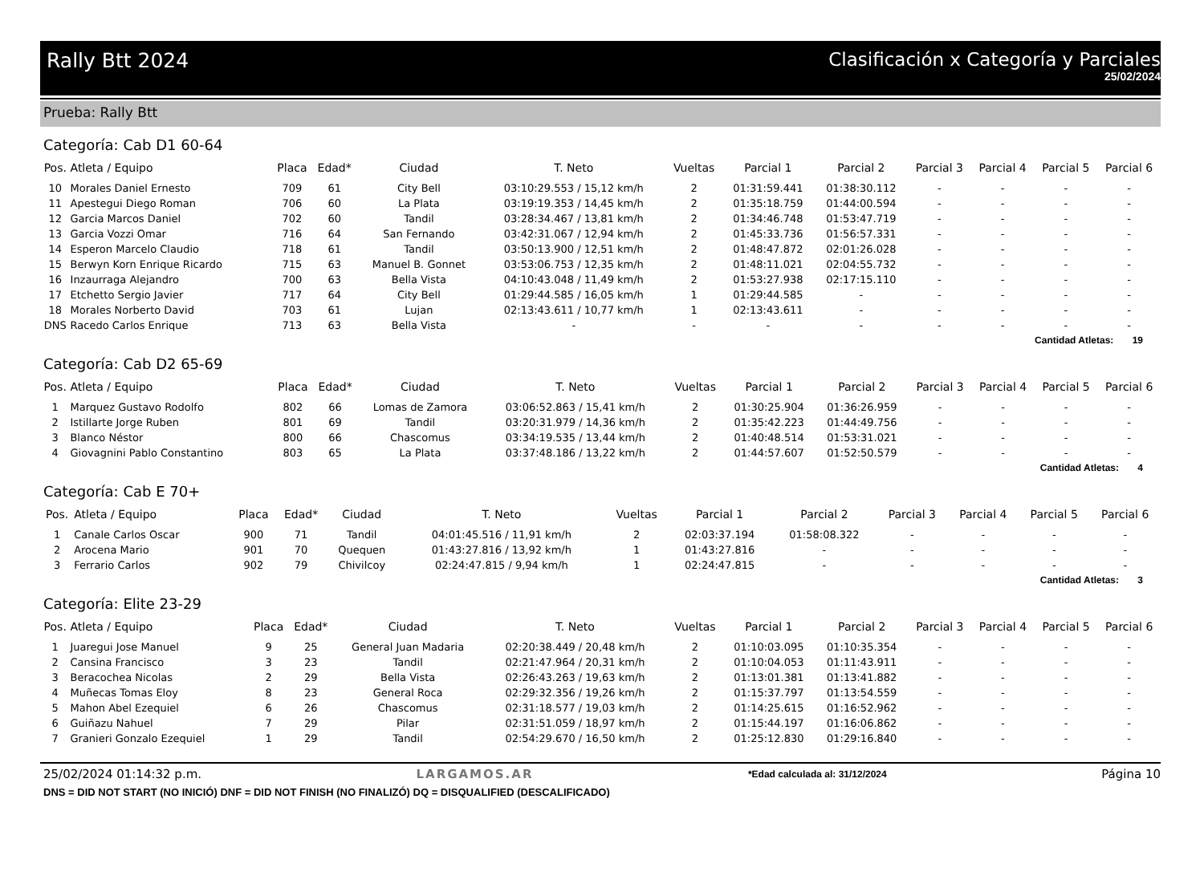Rally Btt 2024 Clasificación x Categoría y Parciales
25/02/2024
Prueba: Rally Btt
Categoría: Cab D1 60-64
| Pos. | Atleta / Equipo | Placa | Edad* | Ciudad | T. Neto | Vueltas | Parcial 1 | Parcial 2 | Parcial 3 | Parcial 4 | Parcial 5 | Parcial 6 |
| --- | --- | --- | --- | --- | --- | --- | --- | --- | --- | --- | --- | --- |
| 10 | Morales Daniel Ernesto | 709 | 61 | City Bell | 03:10:29.553 / 15,12 km/h | 2 | 01:31:59.441 | 01:38:30.112 | - | - | - | - |
| 11 | Apestegui Diego Roman | 706 | 60 | La Plata | 03:19:19.353 / 14,45 km/h | 2 | 01:35:18.759 | 01:44:00.594 | - | - | - | - |
| 12 | Garcia Marcos Daniel | 702 | 60 | Tandil | 03:28:34.467 / 13,81 km/h | 2 | 01:34:46.748 | 01:53:47.719 | - | - | - | - |
| 13 | Garcia Vozzi Omar | 716 | 64 | San Fernando | 03:42:31.067 / 12,94 km/h | 2 | 01:45:33.736 | 01:56:57.331 | - | - | - | - |
| 14 | Esperon Marcelo Claudio | 718 | 61 | Tandil | 03:50:13.900 / 12,51 km/h | 2 | 01:48:47.872 | 02:01:26.028 | - | - | - | - |
| 15 | Berwyn Korn Enrique Ricardo | 715 | 63 | Manuel B. Gonnet | 03:53:06.753 / 12,35 km/h | 2 | 01:48:11.021 | 02:04:55.732 | - | - | - | - |
| 16 | Inzaurraga Alejandro | 700 | 63 | Bella Vista | 04:10:43.048 / 11,49 km/h | 2 | 01:53:27.938 | 02:17:15.110 | - | - | - | - |
| 17 | Etchetto Sergio Javier | 717 | 64 | City Bell | 01:29:44.585 / 16,05 km/h | 1 | 01:29:44.585 | - | - | - | - | - |
| 18 | Morales Norberto David | 703 | 61 | Lujan | 02:13:43.611 / 10,77 km/h | 1 | 02:13:43.611 | - | - | - | - | - |
| DNS | Racedo Carlos Enrique | 713 | 63 | Bella Vista | - | - | - | - | - | - | - | - |
Cantidad Atletas: 19
Categoría: Cab D2 65-69
| Pos. | Atleta / Equipo | Placa | Edad* | Ciudad | T. Neto | Vueltas | Parcial 1 | Parcial 2 | Parcial 3 | Parcial 4 | Parcial 5 | Parcial 6 |
| --- | --- | --- | --- | --- | --- | --- | --- | --- | --- | --- | --- | --- |
| 1 | Marquez Gustavo Rodolfo | 802 | 66 | Lomas de Zamora | 03:06:52.863 / 15,41 km/h | 2 | 01:30:25.904 | 01:36:26.959 | - | - | - | - |
| 2 | Istillarte Jorge Ruben | 801 | 69 | Tandil | 03:20:31.979 / 14,36 km/h | 2 | 01:35:42.223 | 01:44:49.756 | - | - | - | - |
| 3 | Blanco Néstor | 800 | 66 | Chascomus | 03:34:19.535 / 13,44 km/h | 2 | 01:40:48.514 | 01:53:31.021 | - | - | - | - |
| 4 | Giovagnini Pablo Constantino | 803 | 65 | La Plata | 03:37:48.186 / 13,22 km/h | 2 | 01:44:57.607 | 01:52:50.579 | - | - | - | - |
Cantidad Atletas: 4
Categoría: Cab E 70+
| Pos. | Atleta / Equipo | Placa | Edad* | Ciudad | T. Neto | Vueltas | Parcial 1 | Parcial 2 | Parcial 3 | Parcial 4 | Parcial 5 | Parcial 6 |
| --- | --- | --- | --- | --- | --- | --- | --- | --- | --- | --- | --- | --- |
| 1 | Canale Carlos Oscar | 900 | 71 | Tandil | 04:01:45.516 / 11,91 km/h | 2 | 02:03:37.194 | 01:58:08.322 | - | - | - | - |
| 2 | Arocena Mario | 901 | 70 | Quequen | 01:43:27.816 / 13,92 km/h | 1 | 01:43:27.816 | - | - | - | - | - |
| 3 | Ferrario Carlos | 902 | 79 | Chivilcoy | 02:24:47.815 / 9,94 km/h | 1 | 02:24:47.815 | - | - | - | - | - |
Cantidad Atletas: 3
Categoría: Elite 23-29
| Pos. | Atleta / Equipo | Placa | Edad* | Ciudad | T. Neto | Vueltas | Parcial 1 | Parcial 2 | Parcial 3 | Parcial 4 | Parcial 5 | Parcial 6 |
| --- | --- | --- | --- | --- | --- | --- | --- | --- | --- | --- | --- | --- |
| 1 | Juaregui Jose Manuel | 9 | 25 | General Juan Madaria | 02:20:38.449 / 20,48 km/h | 2 | 01:10:03.095 | 01:10:35.354 | - | - | - | - |
| 2 | Cansina Francisco | 3 | 23 | Tandil | 02:21:47.964 / 20,31 km/h | 2 | 01:10:04.053 | 01:11:43.911 | - | - | - | - |
| 3 | Beracochea Nicolas | 2 | 29 | Bella Vista | 02:26:43.263 / 19,63 km/h | 2 | 01:13:01.381 | 01:13:41.882 | - | - | - | - |
| 4 | Muñecas Tomas Eloy | 8 | 23 | General Roca | 02:29:32.356 / 19,26 km/h | 2 | 01:15:37.797 | 01:13:54.559 | - | - | - | - |
| 5 | Mahon Abel Ezequiel | 6 | 26 | Chascomus | 02:31:18.577 / 19,03 km/h | 2 | 01:14:25.615 | 01:16:52.962 | - | - | - | - |
| 6 | Guiñazu Nahuel | 7 | 29 | Pilar | 02:31:51.059 / 18,97 km/h | 2 | 01:15:44.197 | 01:16:06.862 | - | - | - | - |
| 7 | Granieri Gonzalo Ezequiel | 1 | 29 | Tandil | 02:54:29.670 / 16,50 km/h | 2 | 01:25:12.830 | 01:29:16.840 | - | - | - | - |
25/02/2024 01:14:32 p.m. LARGAMOS.AR *Edad calculada al: 31/12/2024 Página 10
DNS = DID NOT START (NO INICIÓ) DNF = DID NOT FINISH (NO FINALIZÓ) DQ = DISQUALIFIED (DESCALIFICADO)